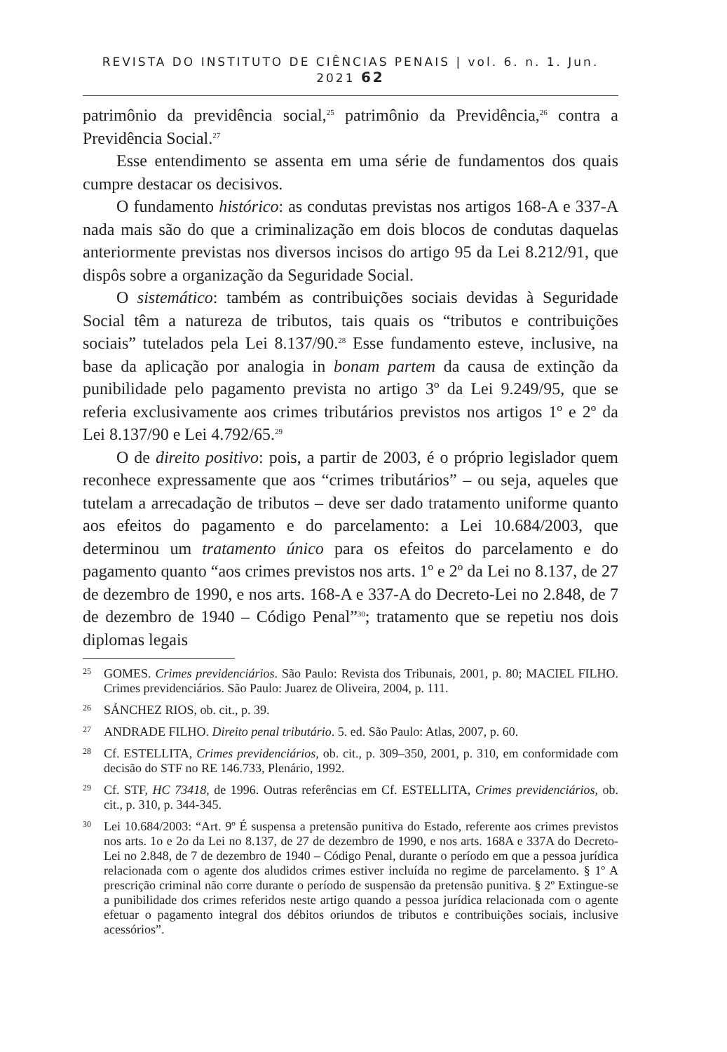REVISTA DO INSTITUTO DE CIÊNCIAS PENAIS | vol. 6. n. 1. Jun. 2021 62
patrimônio da previdência social,<sup>25</sup> patrimônio da Previdência,<sup>26</sup> contra a Previdência Social.<sup>27</sup>
Esse entendimento se assenta em uma série de fundamentos dos quais cumpre destacar os decisivos.
O fundamento histórico: as condutas previstas nos artigos 168-A e 337-A nada mais são do que a criminalização em dois blocos de condutas daquelas anteriormente previstas nos diversos incisos do artigo 95 da Lei 8.212/91, que dispôs sobre a organização da Seguridade Social.
O sistemático: também as contribuições sociais devidas à Seguridade Social têm a natureza de tributos, tais quais os “tributos e contribuições sociais” tutelados pela Lei 8.137/90.<sup>28</sup> Esse fundamento esteve, inclusive, na base da aplicação por analogia in bonam partem da causa de extinção da punibilidade pelo pagamento prevista no artigo 3º da Lei 9.249/95, que se referia exclusivamente aos crimes tributários previstos nos artigos 1º e 2º da Lei 8.137/90 e Lei 4.792/65.<sup>29</sup>
O de direito positivo: pois, a partir de 2003, é o próprio legislador quem reconhece expressamente que aos “crimes tributários” – ou seja, aqueles que tutelam a arrecadação de tributos – deve ser dado tratamento uniforme quanto aos efeitos do pagamento e do parcelamento: a Lei 10.684/2003, que determinou um tratamento único para os efeitos do parcelamento e do pagamento quanto “aos crimes previstos nos arts. 1º e 2º da Lei no 8.137, de 27 de dezembro de 1990, e nos arts. 168-A e 337-A do Decreto-Lei no 2.848, de 7 de dezembro de 1940 – Código Penal”<sup>30</sup>; tratamento que se repetiu nos dois diplomas legais
<sup>25</sup> GOMES. Crimes previdenciários. São Paulo: Revista dos Tribunais, 2001, p. 80; MACIEL FILHO. Crimes previdenciários. São Paulo: Juarez de Oliveira, 2004, p. 111.
<sup>26</sup>SÁNCHEZ RIOS, ob. cit., p. 39.
<sup>27</sup> ANDRADE FILHO. Direito penal tributário. 5. ed. São Paulo: Atlas, 2007, p. 60.
<sup>28</sup> Cf. ESTELLITA, Crimes previdenciários, ob. cit., p. 309–350, 2001, p. 310, em conformidade com decisão do STF no RE 146.733, Plenário, 1992.
<sup>29</sup> Cf. STF, HC 73418, de 1996. Outras referências em Cf. ESTELLITA, Crimes previdenciários, ob. cit., p. 310, p. 344-345.
<sup>30</sup> Lei 10.684/2003: “Art. 9º É suspensa a pretensão punitiva do Estado, referente aos crimes previstos nos arts. 1o e 2o da Lei no 8.137, de 27 de dezembro de 1990, e nos arts. 168A e 337A do Decreto-Lei no 2.848, de 7 de dezembro de 1940 – Código Penal, durante o período em que a pessoa jurídica relacionada com o agente dos aludidos crimes estiver incluída no regime de parcelamento. § 1º A prescrição criminal não corre durante o período de suspensão da pretensão punitiva. § 2º Extingue-se a punibilidade dos crimes referidos neste artigo quando a pessoa jurídica relacionada com o agente efetuar o pagamento integral dos débitos oriundos de tributos e contribuições sociais, inclusive acessórios”.